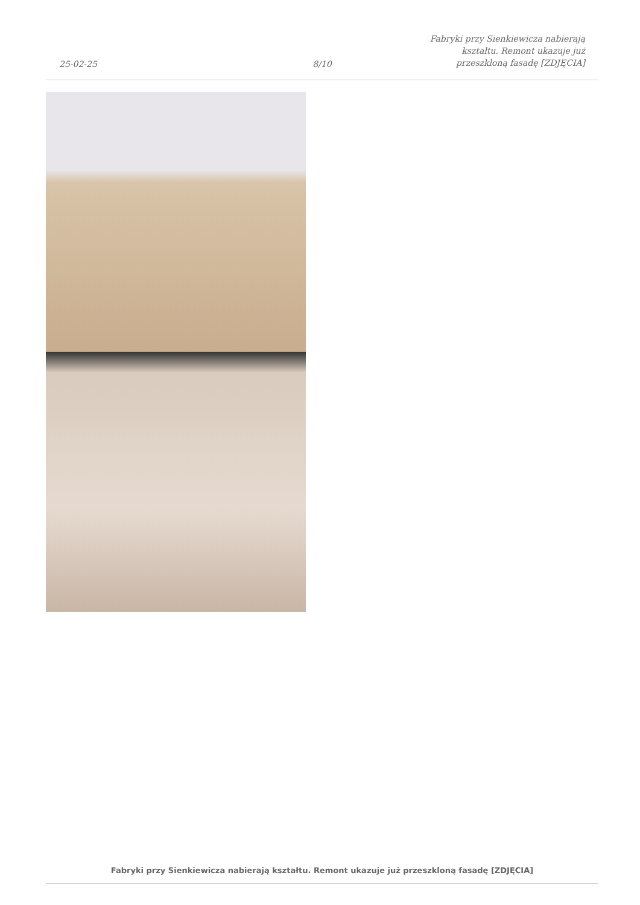25-02-25
8/10
Fabryki przy Sienkiewicza nabierają
kształtu. Remont ukazuje już
przeszkloną fasadę [ZDJĘCIA]
Fabryki przy Sienkiewicza nabierają kształtu. Remont ukazuje już przeszkloną fasadę [ZDJĘCIA]